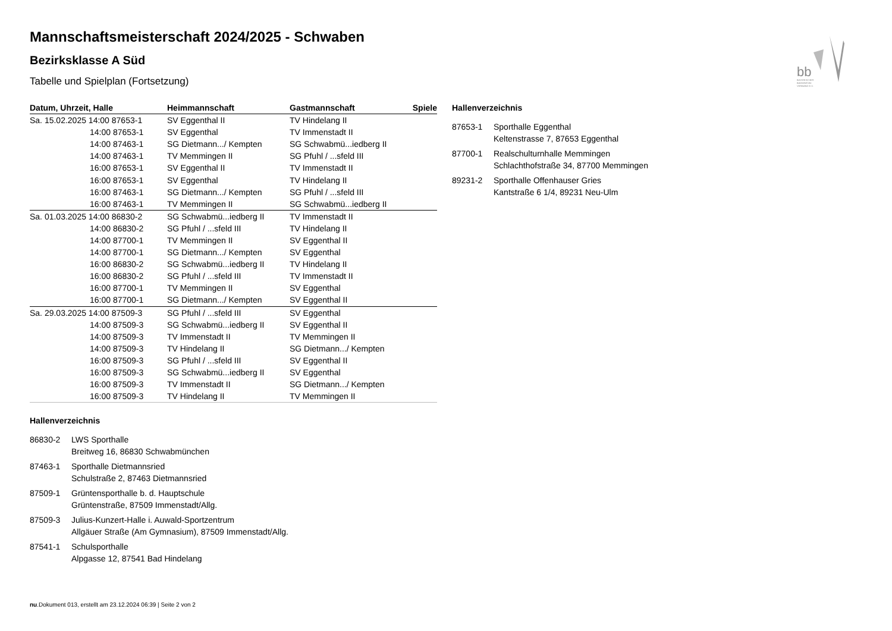bb
BAYERISCHER
BADMINTON-
VERBAND E.V.
Mannschaftsmeisterschaft 2024/2025 - Schwaben
Bezirksklasse A Süd
Tabelle und Spielplan (Fortsetzung)
| Datum, Uhrzeit, Halle | Heimmannschaft | Gastmannschaft | Spiele |
| --- | --- | --- | --- |
| Sa. 15.02.2025 14:00 87653-1 | SV Eggenthal II | TV Hindelang II | |
| 14:00 87653-1 | SV Eggenthal | TV Immenstadt II | |
| 14:00 87463-1 | SG Dietmann.../ Kempten | SG Schwabmü...iedberg II | |
| 14:00 87463-1 | TV Memmingen II | SG Pfuhl / ...sfeld III | |
| 16:00 87653-1 | SV Eggenthal II | TV Immenstadt II | |
| 16:00 87653-1 | SV Eggenthal | TV Hindelang II | |
| 16:00 87463-1 | SG Dietmann.../ Kempten | SG Pfuhl / ...sfeld III | |
| 16:00 87463-1 | TV Memmingen II | SG Schwabmü...iedberg II | |
| Sa. 01.03.2025 14:00 86830-2 | SG Schwabmü...iedberg II | TV Immenstadt II | |
| 14:00 86830-2 | SG Pfuhl / ...sfeld III | TV Hindelang II | |
| 14:00 87700-1 | TV Memmingen II | SV Eggenthal II | |
| 14:00 87700-1 | SG Dietmann.../ Kempten | SV Eggenthal | |
| 16:00 86830-2 | SG Schwabmü...iedberg II | TV Hindelang II | |
| 16:00 86830-2 | SG Pfuhl / ...sfeld III | TV Immenstadt II | |
| 16:00 87700-1 | TV Memmingen II | SV Eggenthal | |
| 16:00 87700-1 | SG Dietmann.../ Kempten | SV Eggenthal II | |
| Sa. 29.03.2025 14:00 87509-3 | SG Pfuhl / ...sfeld III | SV Eggenthal | |
| 14:00 87509-3 | SG Schwabmü...iedberg II | SV Eggenthal II | |
| 14:00 87509-3 | TV Immenstadt II | TV Memmingen II | |
| 14:00 87509-3 | TV Hindelang II | SG Dietmann.../ Kempten | |
| 16:00 87509-3 | SG Pfuhl / ...sfeld III | SV Eggenthal II | |
| 16:00 87509-3 | SG Schwabmü...iedberg II | SV Eggenthal | |
| 16:00 87509-3 | TV Immenstadt II | SG Dietmann.../ Kempten | |
| 16:00 87509-3 | TV Hindelang II | TV Memmingen II | |
Hallenverzeichnis
| 86830-2 | LWS Sporthalle |
| | Breitweg 16, 86830 Schwabmünchen |
| 87463-1 | Sporthalle Dietmannsried |
| | Schulstraße 2, 87463 Dietmannsried |
| 87509-1 | Grüntensporthalle b. d. Hauptschule |
| | Grüntenstraße, 87509 Immenstadt/Allg. |
| 87509-3 | Julius-Kunzert-Halle i. Auwald-Sportzentrum |
| | Allgäuer Straße (Am Gymnasium), 87509 Immenstadt/Allg. |
| 87541-1 | Schulsporthalle |
| | Alpgasse 12, 87541 Bad Hindelang |
Hallenverzeichnis
| 87653-1 | Sporthalle Eggenthal |
| | Keltenstrasse 7, 87653 Eggenthal |
| 87700-1 | Realschulturnhalle Memmingen |
| | Schlachthofstraße 34, 87700 Memmingen |
| 89231-2 | Sporthalle Offenhauser Gries |
| | Kantstraße 6 1/4, 89231 Neu-Ulm |
nu.Dokument 013, erstellt am 23.12.2024 06:39 | Seite 2 von 2